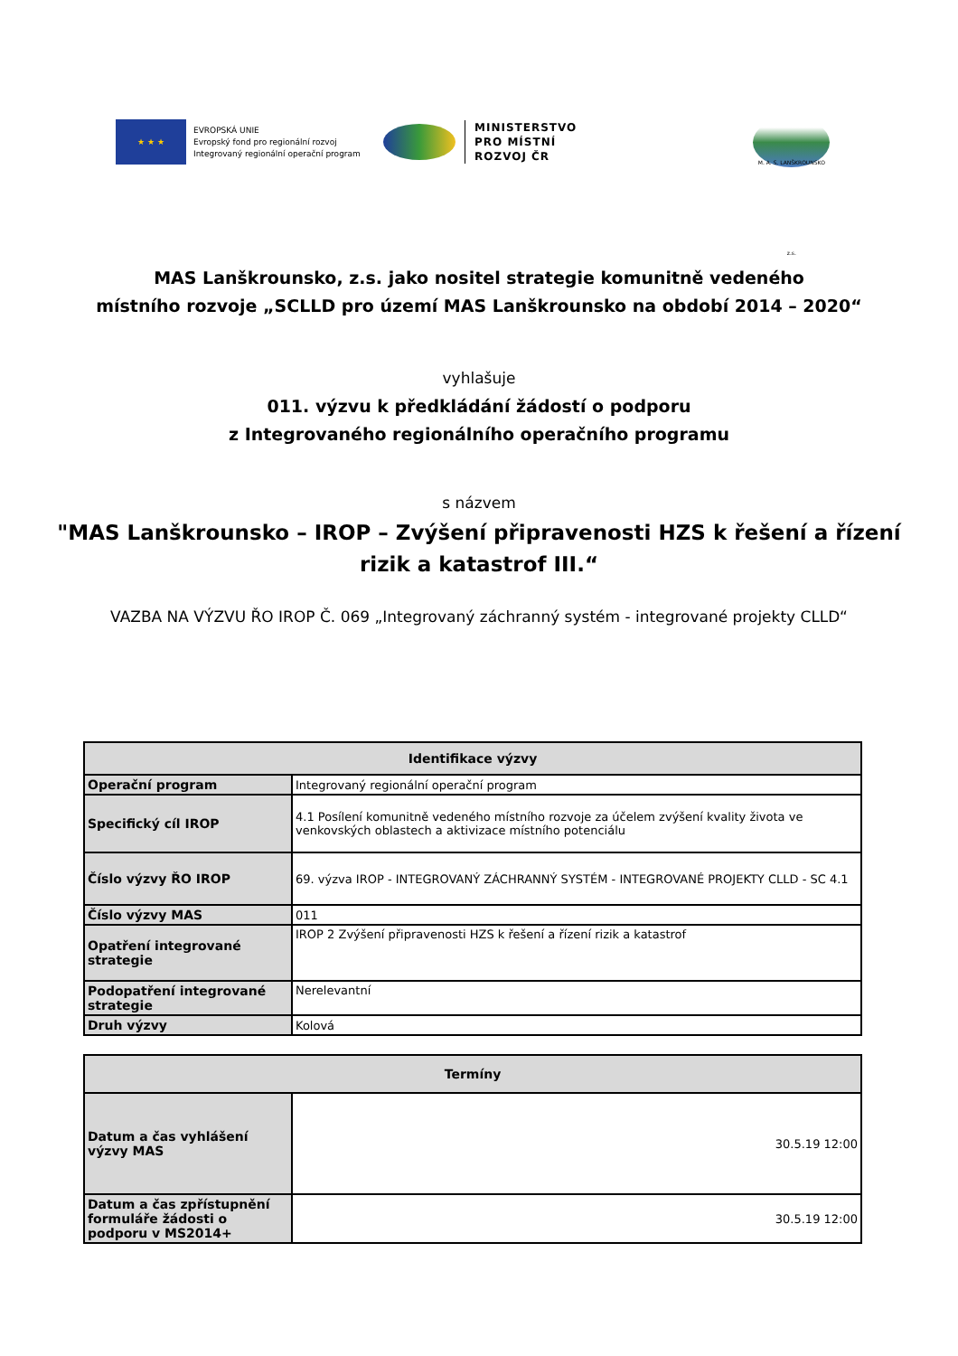★ ★ ★
EVROPSKÁ UNIE
Evropský fond pro regionální rozvoj
Integrovaný regionální operační program
MINISTERSTVO
PRO MÍSTNÍ
ROZVOJ ČR
M. A. S. LANŠKROUNSKO z.s.
MAS Lanškrounsko, z.s. jako nositel strategie komunitně vedeného
místního rozvoje „SCLLD pro území MAS Lanškrounsko na období 2014 – 2020“
vyhlašuje
011. výzvu k předkládání žádostí o podporu
z Integrovaného regionálního operačního programu
s názvem
"MAS Lanškrounsko – IROP – Zvýšení připravenosti HZS k řešení a řízení
rizik a katastrof III.“
VAZBA NA VÝZVU ŘO IROP Č. 069 „Integrovaný záchranný systém - integrované projekty CLLD“
| Identifikace výzvy | |
| --- | --- |
| Operační program | Integrovaný regionální operační program |
| Specifický cíl IROP | 4.1 Posílení komunitně vedeného místního rozvoje za účelem zvýšení kvality života ve venkovských oblastech a aktivizace místního potenciálu |
| Číslo výzvy ŘO IROP | 69. výzva IROP - INTEGROVANÝ ZÁCHRANNÝ SYSTÉM - INTEGROVANÉ PROJEKTY CLLD - SC 4.1 |
| Číslo výzvy MAS | 011 |
| Opatření integrované strategie | IROP 2 Zvýšení připravenosti HZS k řešení a řízení rizik a katastrof |
| Podopatření integrované strategie | Nerelevantní |
| Druh výzvy | Kolová |
| Termíny | |
| --- | --- |
| Datum a čas vyhlášení výzvy MAS | 30.5.19 12:00 |
| Datum a čas zpřístupnění formuláře žádosti o podporu v MS2014+ | 30.5.19 12:00 |